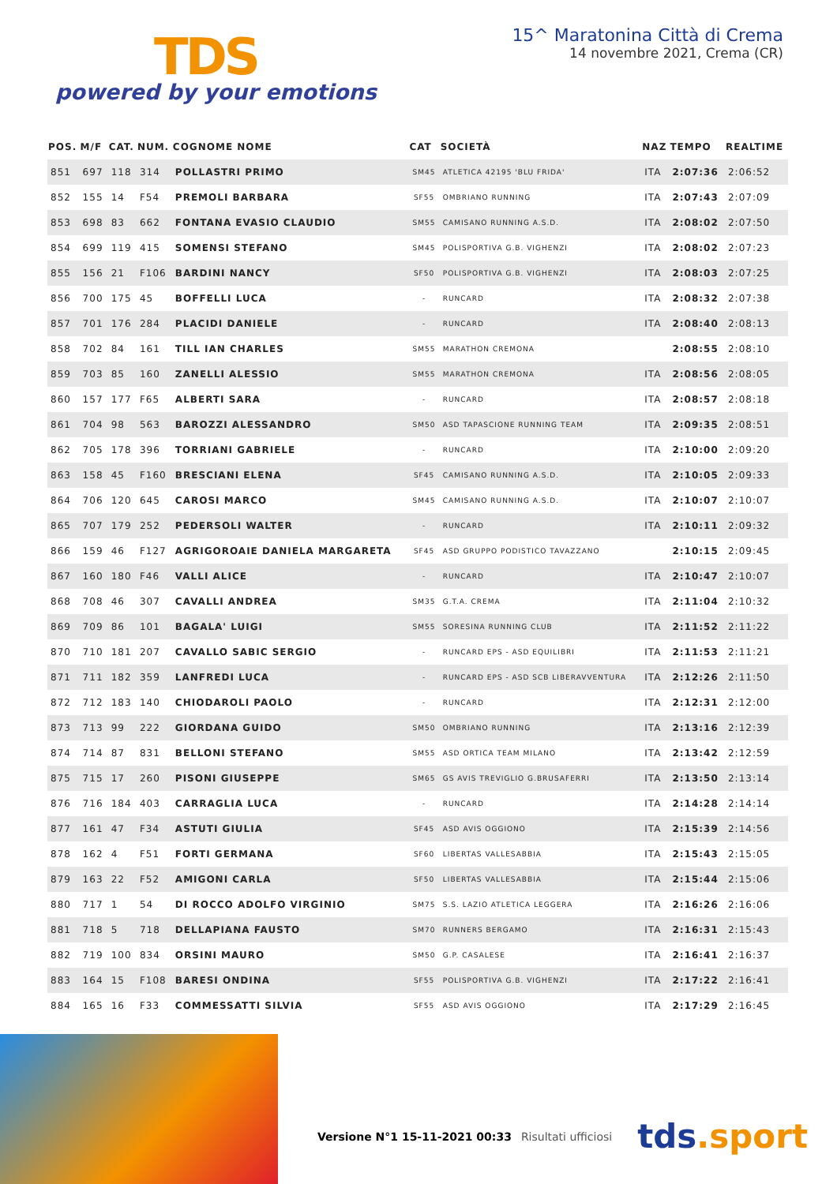TDS
powered by your emotions
15^ Maratonina Città di Crema
14 novembre 2021, Crema (CR)
| POS. | M/F | CAT. | NUM. | COGNOME NOME | CAT | SOCIETÀ | NAZ | TEMPO | REALTIME |
| --- | --- | --- | --- | --- | --- | --- | --- | --- | --- |
| 851 | 697 | 118 | 314 | POLLASTRI PRIMO | SM45 | ATLETICA 42195 'BLU FRIDA' | ITA | 2:07:36 | 2:06:52 |
| 852 | 155 | 14 | F54 | PREMOLI BARBARA | SF55 | OMBRIANO RUNNING | ITA | 2:07:43 | 2:07:09 |
| 853 | 698 | 83 | 662 | FONTANA EVASIO CLAUDIO | SM55 | CAMISANO RUNNING A.S.D. | ITA | 2:08:02 | 2:07:50 |
| 854 | 699 | 119 | 415 | SOMENSI STEFANO | SM45 | POLISPORTIVA G.B. VIGHENZI | ITA | 2:08:02 | 2:07:23 |
| 855 | 156 | 21 | F106 | BARDINI NANCY | SF50 | POLISPORTIVA G.B. VIGHENZI | ITA | 2:08:03 | 2:07:25 |
| 856 | 700 | 175 | 45 | BOFFELLI LUCA | - | RUNCARD | ITA | 2:08:32 | 2:07:38 |
| 857 | 701 | 176 | 284 | PLACIDI DANIELE | - | RUNCARD | ITA | 2:08:40 | 2:08:13 |
| 858 | 702 | 84 | 161 | TILL IAN CHARLES | SM55 | MARATHON CREMONA | | 2:08:55 | 2:08:10 |
| 859 | 703 | 85 | 160 | ZANELLI ALESSIO | SM55 | MARATHON CREMONA | ITA | 2:08:56 | 2:08:05 |
| 860 | 157 | 177 | F65 | ALBERTI SARA | - | RUNCARD | ITA | 2:08:57 | 2:08:18 |
| 861 | 704 | 98 | 563 | BAROZZI ALESSANDRO | SM50 | ASD TAPASCIONE RUNNING TEAM | ITA | 2:09:35 | 2:08:51 |
| 862 | 705 | 178 | 396 | TORRIANI GABRIELE | - | RUNCARD | ITA | 2:10:00 | 2:09:20 |
| 863 | 158 | 45 | F160 | BRESCIANI ELENA | SF45 | CAMISANO RUNNING A.S.D. | ITA | 2:10:05 | 2:09:33 |
| 864 | 706 | 120 | 645 | CAROSI MARCO | SM45 | CAMISANO RUNNING A.S.D. | ITA | 2:10:07 | 2:10:07 |
| 865 | 707 | 179 | 252 | PEDERSOLI WALTER | - | RUNCARD | ITA | 2:10:11 | 2:09:32 |
| 866 | 159 | 46 | F127 | AGRIGOROAIE DANIELA MARGARETA | SF45 | ASD GRUPPO PODISTICO TAVAZZANO | | 2:10:15 | 2:09:45 |
| 867 | 160 | 180 | F46 | VALLI ALICE | - | RUNCARD | ITA | 2:10:47 | 2:10:07 |
| 868 | 708 | 46 | 307 | CAVALLI ANDREA | SM35 | G.T.A. CREMA | ITA | 2:11:04 | 2:10:32 |
| 869 | 709 | 86 | 101 | BAGALA' LUIGI | SM55 | SORESINA RUNNING CLUB | ITA | 2:11:52 | 2:11:22 |
| 870 | 710 | 181 | 207 | CAVALLO SABIC SERGIO | - | RUNCARD EPS - ASD EQUILIBRI | ITA | 2:11:53 | 2:11:21 |
| 871 | 711 | 182 | 359 | LANFREDI LUCA | - | RUNCARD EPS - ASD SCB LIBERAVVENTURA | ITA | 2:12:26 | 2:11:50 |
| 872 | 712 | 183 | 140 | CHIODAROLI PAOLO | - | RUNCARD | ITA | 2:12:31 | 2:12:00 |
| 873 | 713 | 99 | 222 | GIORDANA GUIDO | SM50 | OMBRIANO RUNNING | ITA | 2:13:16 | 2:12:39 |
| 874 | 714 | 87 | 831 | BELLONI STEFANO | SM55 | ASD ORTICA TEAM MILANO | ITA | 2:13:42 | 2:12:59 |
| 875 | 715 | 17 | 260 | PISONI GIUSEPPE | SM65 | GS AVIS TREVIGLIO G.BRUSAFERRI | ITA | 2:13:50 | 2:13:14 |
| 876 | 716 | 184 | 403 | CARRAGLIA LUCA | - | RUNCARD | ITA | 2:14:28 | 2:14:14 |
| 877 | 161 | 47 | F34 | ASTUTI GIULIA | SF45 | ASD AVIS OGGIONO | ITA | 2:15:39 | 2:14:56 |
| 878 | 162 | 4 | F51 | FORTI GERMANA | SF60 | LIBERTAS VALLESABBIA | ITA | 2:15:43 | 2:15:05 |
| 879 | 163 | 22 | F52 | AMIGONI CARLA | SF50 | LIBERTAS VALLESABBIA | ITA | 2:15:44 | 2:15:06 |
| 880 | 717 | 1 | 54 | DI ROCCO ADOLFO VIRGINIO | SM75 | S.S. LAZIO ATLETICA LEGGERA | ITA | 2:16:26 | 2:16:06 |
| 881 | 718 | 5 | 718 | DELLAPIANA FAUSTO | SM70 | RUNNERS BERGAMO | ITA | 2:16:31 | 2:15:43 |
| 882 | 719 | 100 | 834 | ORSINI MAURO | SM50 | G.P. CASALESE | ITA | 2:16:41 | 2:16:37 |
| 883 | 164 | 15 | F108 | BARESI ONDINA | SF55 | POLISPORTIVA G.B. VIGHENZI | ITA | 2:17:22 | 2:16:41 |
| 884 | 165 | 16 | F33 | COMMESSATTI SILVIA | SF55 | ASD AVIS OGGIONO | ITA | 2:17:29 | 2:16:45 |
Versione N°1 15-11-2021 00:33 Risultati ufficiosi
tds.sport